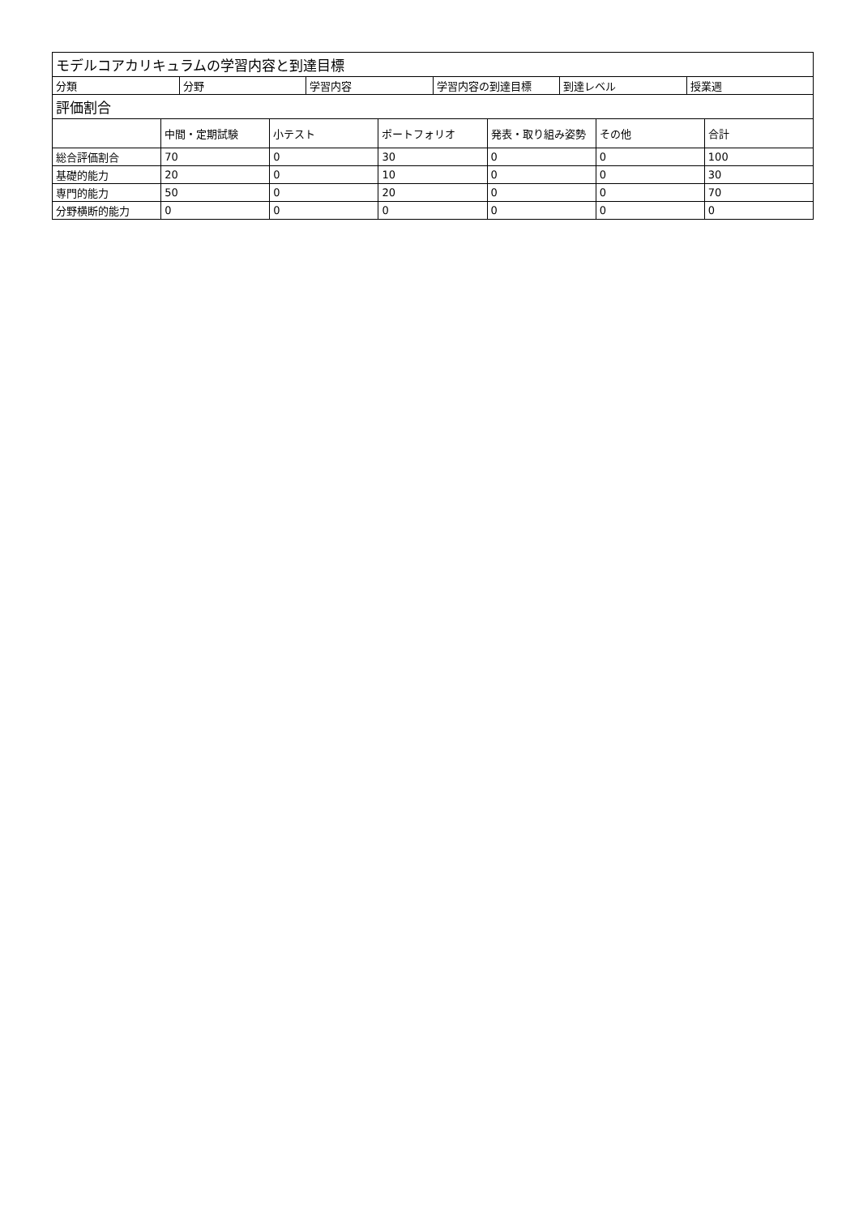| モデルコアカリキュラムの学習内容と到達目標 | | | | | |
| --- | --- | --- | --- | --- | --- |
| 分類 | 分野 | 学習内容 | 学習内容の到達目標 | 到達レベル | 授業週 |
| 評価割合 | | | | | | |
| --- | --- | --- | --- | --- | --- | --- |
| | 中間・定期試験 | 小テスト | ポートフォリオ | 発表・取り組み姿勢 | その他 | 合計 |
| 総合評価割合 | 70 | 0 | 30 | 0 | 0 | 100 |
| 基礎的能力 | 20 | 0 | 10 | 0 | 0 | 30 |
| 専門的能力 | 50 | 0 | 20 | 0 | 0 | 70 |
| 分野横断的能力 | 0 | 0 | 0 | 0 | 0 | 0 |